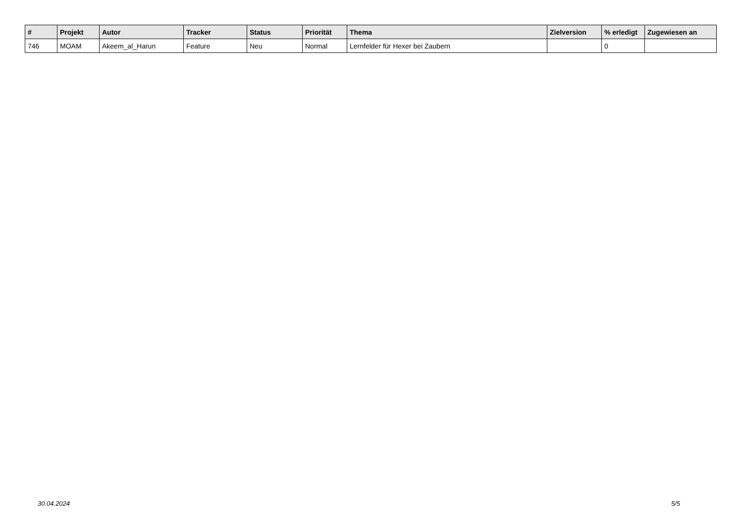| # | Projekt | Autor | Tracker | Status | Priorität | Thema | Zielversion | % erledigt | Zugewiesen an |
| --- | --- | --- | --- | --- | --- | --- | --- | --- | --- |
| 746 | MOAM | Akeem_al_Harun | Feature | Neu | Normal | Lernfelder für Hexer bei Zaubern | | 0 | |
30.04.2024 5/5